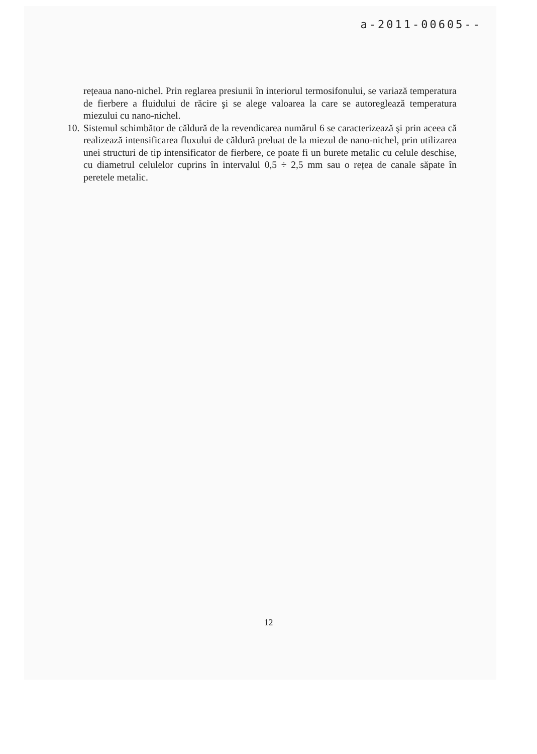a-2011-00605--
rețeaua nano-nichel. Prin reglarea presiunii în interiorul termosifonului, se variază temperatura de fierbere a fluidului de răcire şi se alege valoarea la care se autoreglează temperatura miezului cu nano-nichel.
10. Sistemul schimbător de căldură de la revendicarea numărul 6 se caracterizează şi prin aceea că realizează intensificarea fluxului de căldură preluat de la miezul de nano-nichel, prin utilizarea unei structuri de tip intensificator de fierbere, ce poate fi un burete metalic cu celule deschise, cu diametrul celulelor cuprins în intervalul 0,5 ÷ 2,5 mm sau o rețea de canale săpate în peretele metalic.
12